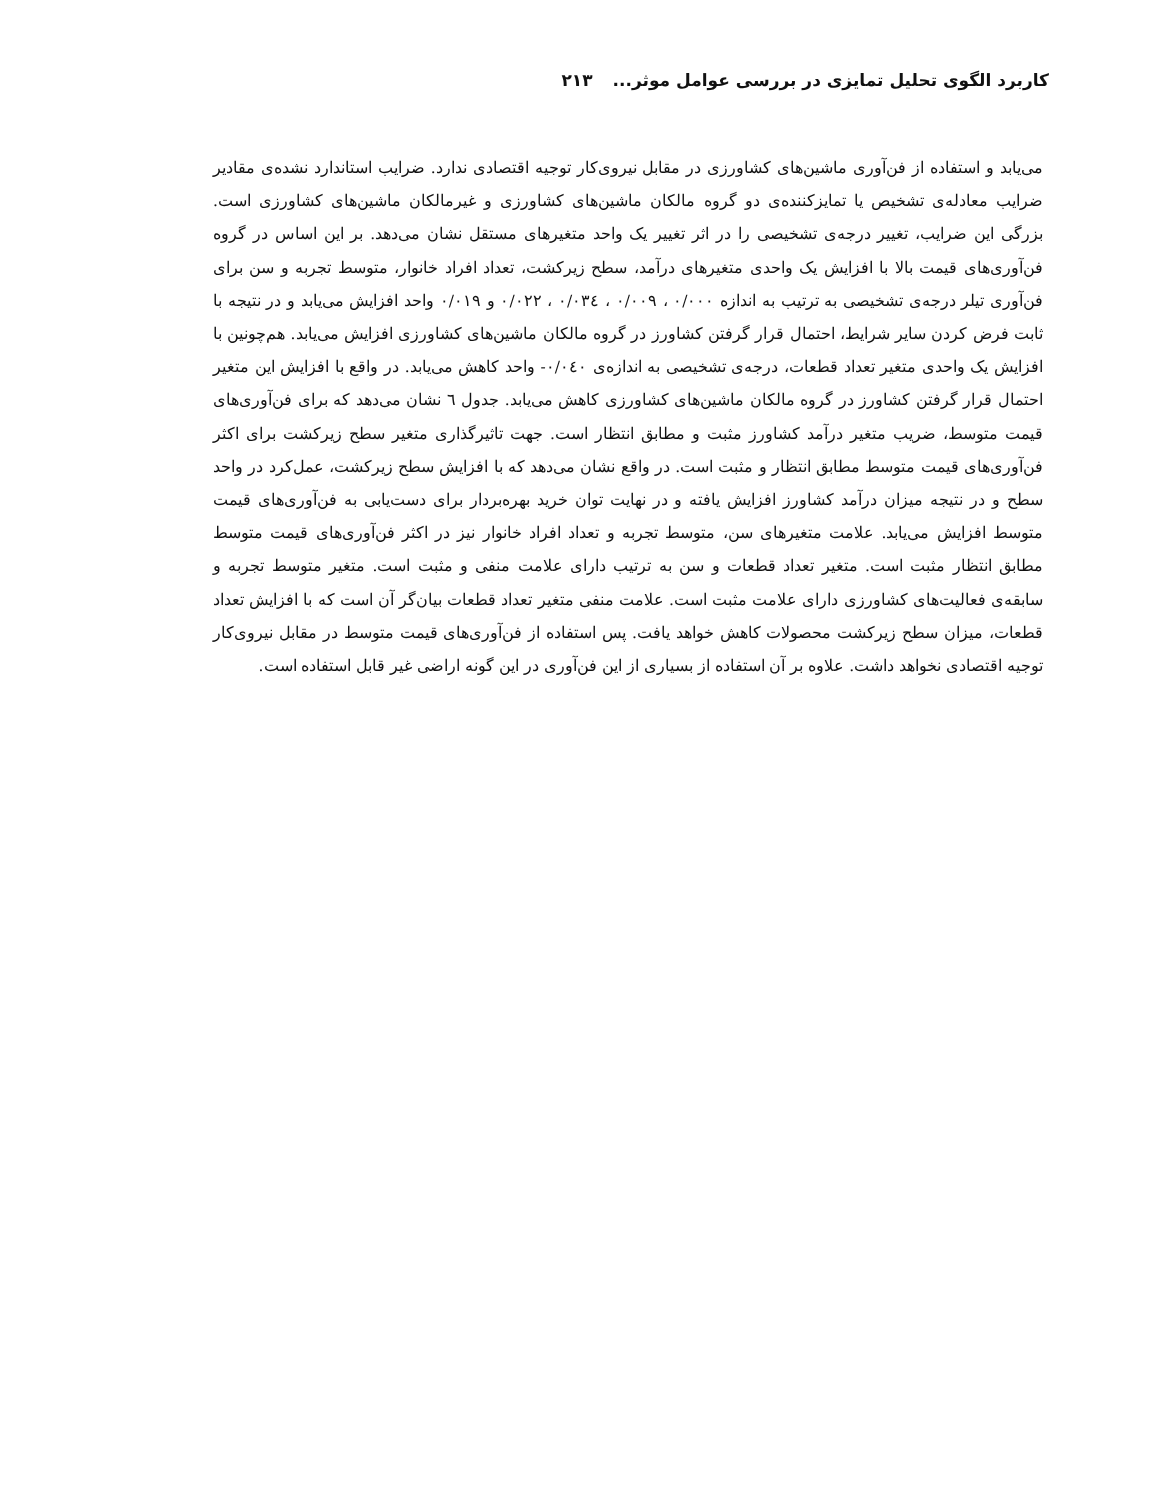کاربرد الگوی تحلیل تمایزی در بررسی عوامل موثر... ۲۱۳
می‌یابد و استفاده از فن‌آوری ماشین‌های کشاورزی در مقابل نیروی‌کار توجیه اقتصادی ندارد. ضرایب استاندارد نشده‌ی مقادیر ضرایب معادله‌ی تشخیص یا تمایزکننده‌ی دو گروه مالکان ماشین‌های کشاورزی و غیرمالکان ماشین‌های کشاورزی است. بزرگی این ضرایب، تغییر درجه‌ی تشخیصی را در اثر تغییر یک واحد متغیرهای مستقل نشان می‌دهد. بر این اساس در گروه فن‌آوری‌های قیمت بالا با افزایش یک واحدی متغیرهای درآمد، سطح زیرکشت، تعداد افراد خانوار، متوسط تجربه و سن برای فن‌آوری تیلر درجه‌ی تشخیصی به ترتیب به اندازه ۰/۰۰۰ ، ۰/۰۰۹ ، ۰/۰۳٤ ، ۰/۰۲۲ و ۰/۰۱۹ واحد افزایش می‌یابد و در نتیجه با ثابت فرض کردن سایر شرایط، احتمال قرار گرفتن کشاورز در گروه مالکان ماشین‌های کشاورزی افزایش می‌یابد. هم‌چونین با افزایش یک واحدی متغیر تعداد قطعات، درجه‌ی تشخیصی به اندازه‌ی ۰/۰٤۰- واحد کاهش می‌یابد. در واقع با افزایش این متغیر احتمال قرار گرفتن کشاورز در گروه مالکان ماشین‌های کشاورزی کاهش می‌یابد. جدول ٦ نشان می‌دهد که برای فن‌آوری‌های قیمت متوسط، ضریب متغیر درآمد کشاورز مثبت و مطابق انتظار است. جهت تاثیرگذاری متغیر سطح زیرکشت برای اکثر فن‌آوری‌های قیمت متوسط مطابق انتظار و مثبت است. در واقع نشان می‌دهد که با افزایش سطح زیرکشت، عمل‌کرد در واحد سطح و در نتیجه میزان درآمد کشاورز افزایش یافته و در نهایت توان خرید بهره‌بردار برای دست‌یابی به فن‌آوری‌های قیمت متوسط افزایش می‌یابد. علامت متغیرهای سن، متوسط تجربه و تعداد افراد خانوار نیز در اکثر فن‌آوری‌های قیمت متوسط مطابق انتظار مثبت است. متغیر تعداد قطعات و سن به ترتیب دارای علامت منفی و مثبت است. متغیر متوسط تجربه و سابقه‌ی فعالیت‌های کشاورزی دارای علامت مثبت است. علامت منفی متغیر تعداد قطعات بیان‌گر آن است که با افزایش تعداد قطعات، میزان سطح زیرکشت محصولات کاهش خواهد یافت. پس استفاده از فن‌آوری‌های قیمت متوسط در مقابل نیروی‌کار توجیه اقتصادی نخواهد داشت. علاوه بر آن استفاده از بسیاری از این فن‌آوری در این گونه اراضی غیر قابل استفاده است.